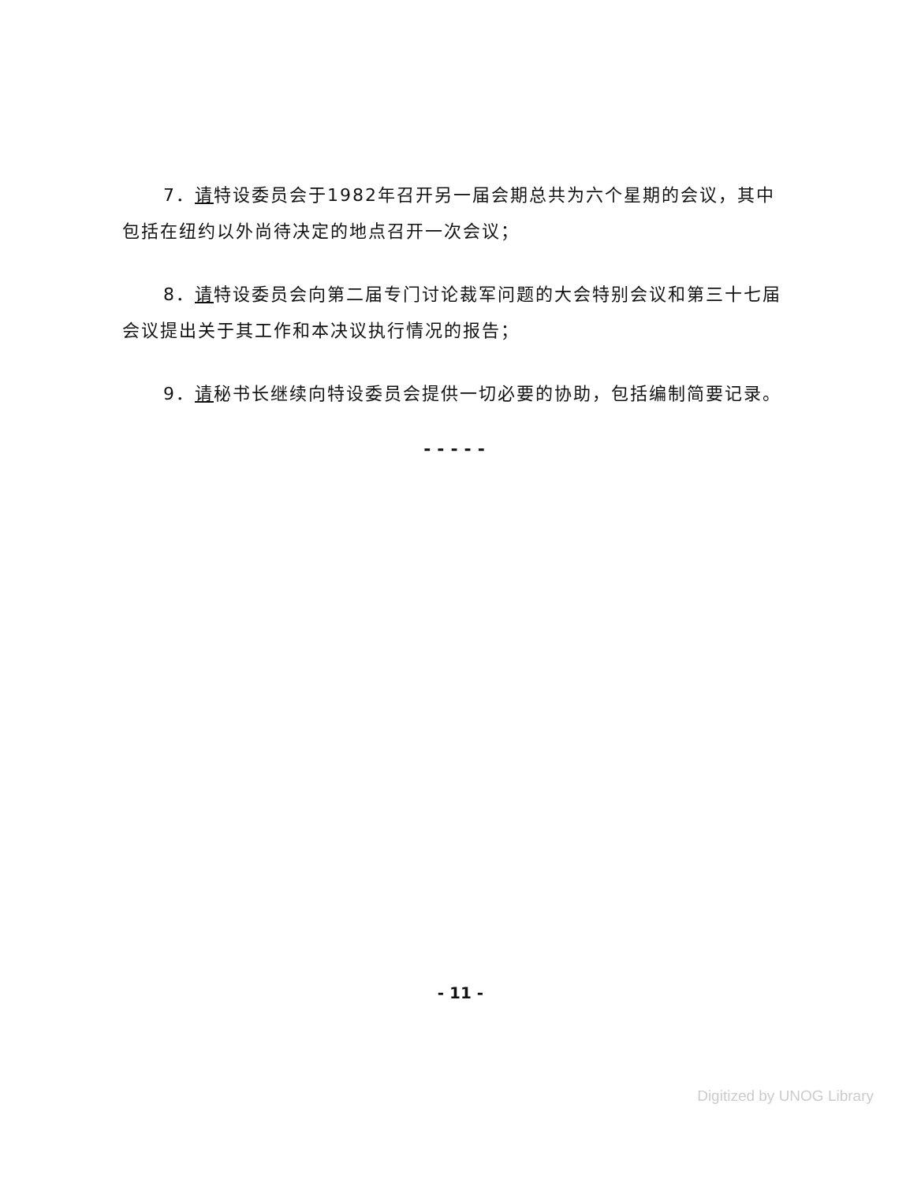7．请特设委员会于1982年召开另一届会期总共为六个星期的会议，其中包括在纽约以外尚待决定的地点召开一次会议；
8．请特设委员会向第二届专门讨论裁军问题的大会特别会议和第三十七届会议提出关于其工作和本决议执行情况的报告；
9．请秘书长继续向特设委员会提供一切必要的协助，包括编制简要记录。
-----
- 11 -
Digitized by UNOG Library